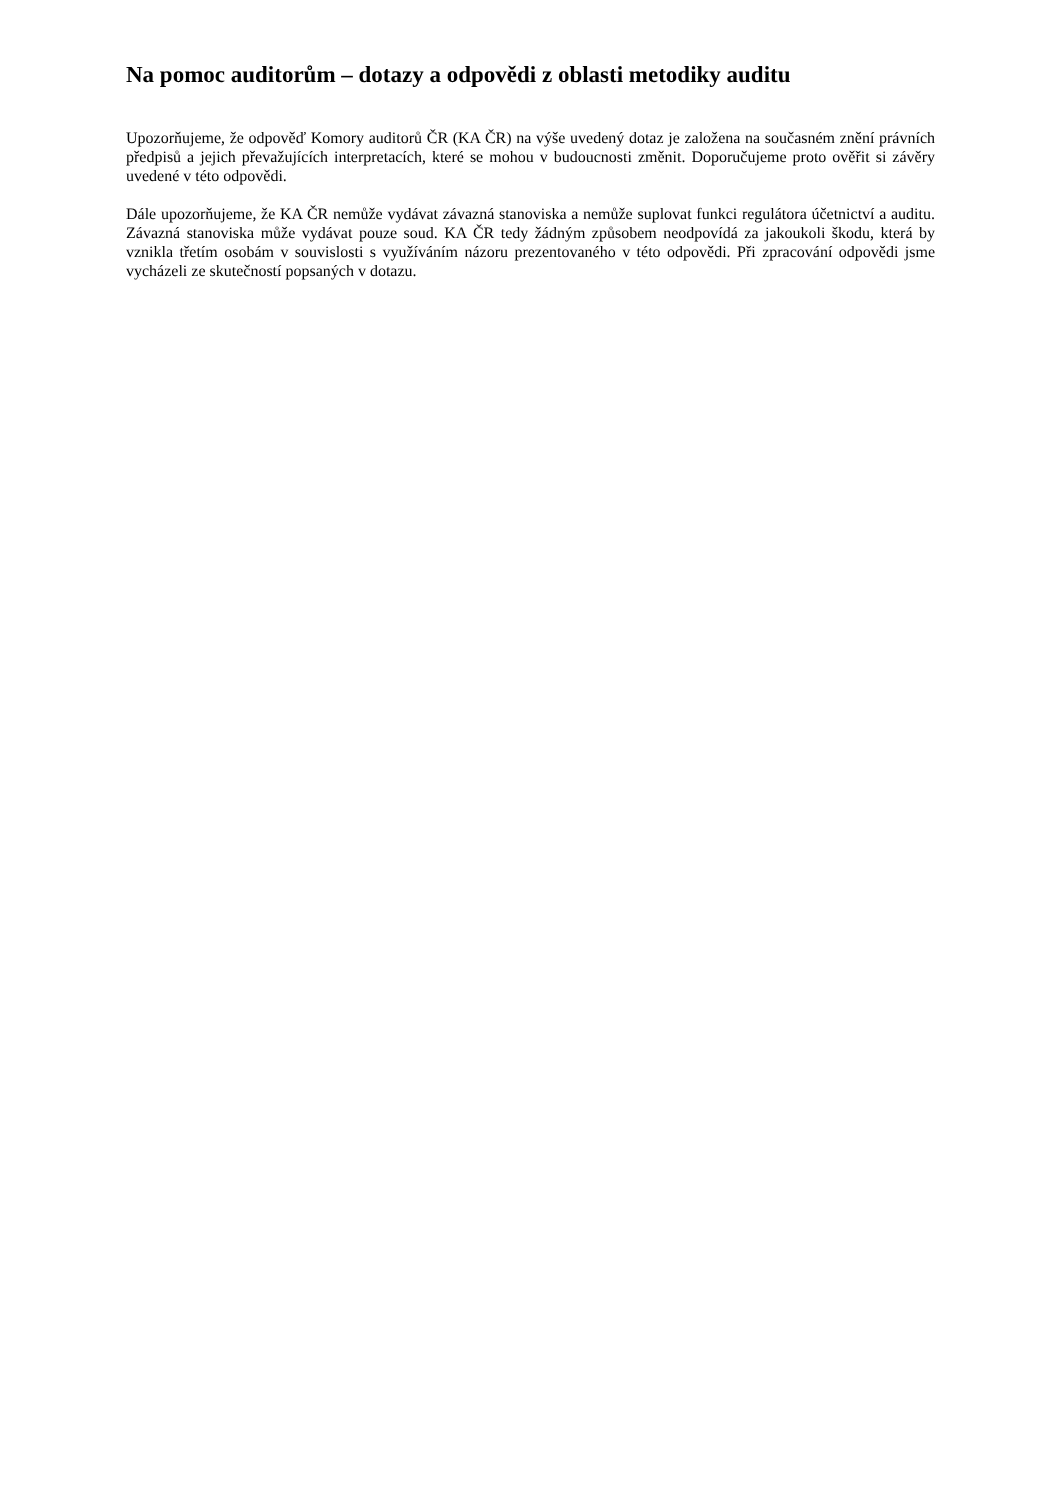Na pomoc auditorům – dotazy a odpovědi z oblasti metodiky auditu
Upozorňujeme, že odpověď Komory auditorů ČR (KA ČR) na výše uvedený dotaz je založena na současném znění právních předpisů a jejich převažujících interpretacích, které se mohou v budoucnosti změnit. Doporučujeme proto ověřit si závěry uvedené v této odpovědi.
Dále upozorňujeme, že KA ČR nemůže vydávat závazná stanoviska a nemůže suplovat funkci regulátora účetnictví a auditu. Závazná stanoviska může vydávat pouze soud. KA ČR tedy žádným způsobem neodpovídá za jakoukoli škodu, která by vznikla třetím osobám v souvislosti s využíváním názoru prezentovaného v této odpovědi. Při zpracování odpovědi jsme vycházeli ze skutečností popsaných v dotazu.